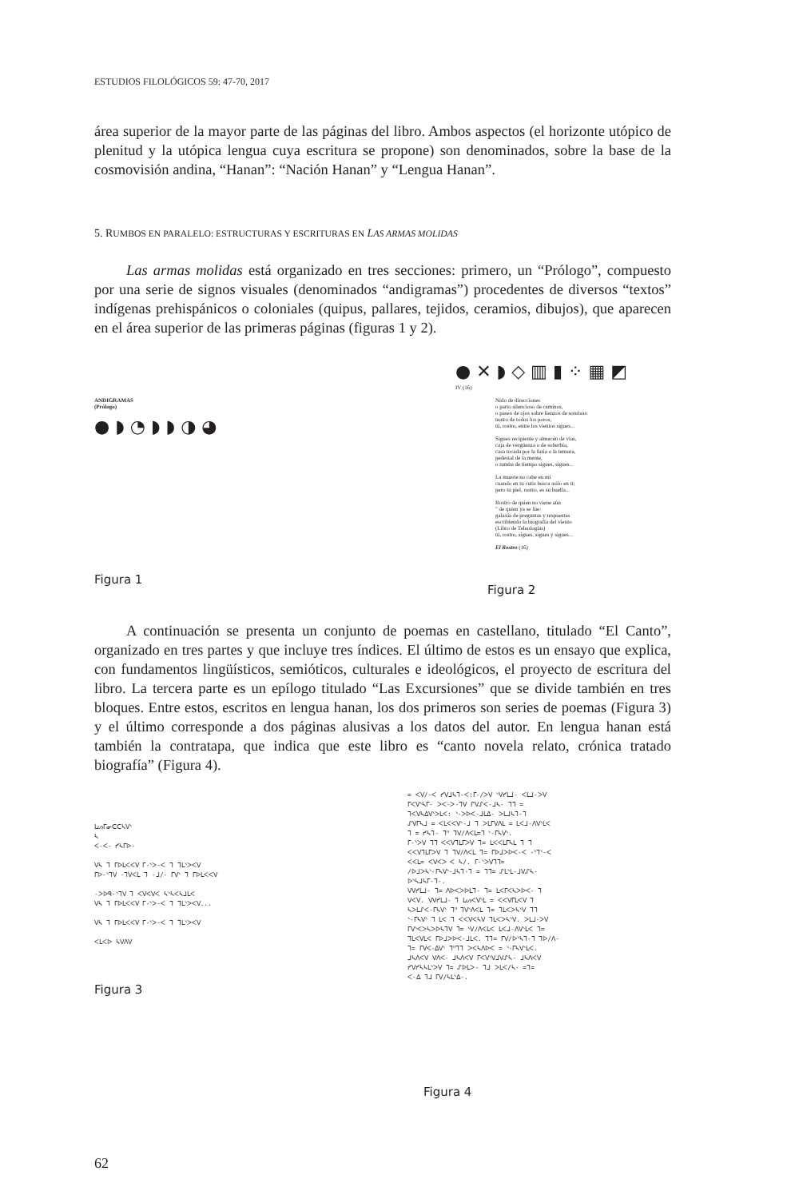ESTUDIOS FILOLÓGICOS 59: 47-70, 2017
área superior de la mayor parte de las páginas del libro. Ambos aspectos (el horizonte utópico de plenitud y la utópica lengua cuya escritura se propone) son denominados, sobre la base de la cosmovisión andina, “Hanan”: “Nación Hanan” y “Lengua Hanan”.
5. RUMBOS EN PARALELO: ESTRUCTURAS Y ESCRITURAS EN LAS ARMAS MOLIDAS
Las armas molidas está organizado en tres secciones: primero, un “Prólogo”, compuesto por una serie de signos visuales (denominados “andigramas”) procedentes de diversos “textos” indígenas prehispánicos o coloniales (quipus, pallares, tejidos, ceramios, dibujos), que aparecen en el área superior de las primeras páginas (figuras 1 y 2).
ANDIGRAMAS
(Prólogo)
● ◗ ◔ ◗ ◗ ◑ ◕
Figura 1
● ✕ ◗ ◇ ▥ ▮ ⁘ ▦ ◩
IV (16)
Nido de direcciones
o parto silencioso de caminos,
o paseo de ojos sobre lienzos de sonrisas:
teatro de todos los poros,
tú, rostro, entre los vientos sigues...
Sigues recipiente y almacén de vías,
caja de vergüenza o de soberbia,
casa tocada por la furia o la ternura,
pedestal de la mente,
o tumba de tiempo sigues, sigues...
La muerte no cabe en mí
cuando en tu cutis busca asilo en ti;
pero tu piel, rostro, es su huella...
Rostro de quien no viene aún
" de quien ya se fue:
galaxia de preguntas y respuestas
escribiendo la biografía del viento
(Libro de Teleologías)
tú, rostro, sigues, sigues y sigues...
El Rostro (16)
Figura 2
A continuación se presenta un conjunto de poemas en castellano, titulado “El Canto”, organizado en tres partes y que incluye tres índices. El último de estos es un ensayo que explica, con fundamentos lingüísticos, semióticos, culturales e ideológicos, el proyecto de escritura del libro. La tercera parte es un epílogo titulado “Las Excursiones” que se divide también en tres bloques. Entre estos, escritos en lengua hanan, los dos primeros son series de poemas (Figura 3) y el último corresponde a dos páginas alusivas a los datos del autor. En lengua hanan está también la contratapa, que indica que este libro es “canto novela relato, crónica tratado biografía” (Figura 4).
ᒪᔕᒥᓂᑕᑕᓴᐯᐠ
ᓴ
ᐸ-ᐸ- ᓯᓴᒥᐅ-
ᐯᓴ ᒣ ᒥᐅᒪᐸᐸᐯ ᒥ-ᐠᐳ-ᐸ ᒣ ᒣᒪᐠᐳᐸᐯ
ᒥᐅ-ᐠᒣᐯ -ᒣᐯᐸᒪ ᒣ -ᒧ/- ᒥᐯᐠ ᒣ ᒥᐅᒪᐸᐸᐯ
-ᐳᐅᑫ-ᐠᒣᐯ ᒣ ᐸᐯᐸᐯᐸ ᓴᐠᓴᐸᓴᒧᒪᐸ
ᐯᓴ ᒣ ᒥᐅᒪᐸᐸᐯ ᒥ-ᐠᐳ-ᐸ ᒣ ᒣᒪᐠᐳᐸᐯ...
ᐯᓴ ᒣ ᒥᐅᒪᐸᐸᐯ ᒥ-ᐠᐳ-ᐸ ᒣ ᒣᒪᐠᐳᐸᐯ
ᐸᒪᐸᐅ ᓴᐯᐱᐯ
Figura 3
= ᐸᐯ/-ᐸ ᓯᐯᒧᓴᒣ-ᐸ:ᒥ-/ᐳᐯ ᐠᐯᓯᒪᒧ- ᐸᒪᒧ-ᐳᐯ
ᒥᐸᐯᐠᓴᒥ- ᐳᐸ-ᐳ-ᒣᐯ ᒋᐯᔑᐸ-ᒧᓴ- ᒣᒣ =
ᒣᐸᐯᓴᐃᐯᐠᐳᒪᐸ: ᐠ-ᐳᐅᐸ-ᒧᒪᐃ- ᐳᒪᒧᓴᒣ-ᒣ
ᔑᐯᒥᓴᒧ = ᐸᒪᐸᐸᐯᐠ-ᒧ ᒣ ᐳᒪᒥᐯᐱᒪ = ᒪᐸᒧ-ᐱᐯᐠᒪᐸ
ᒣ = ᓯᓴᒣ- ᒣᐦ ᒣᐯ/ᐱᐸᒪ=ᒣ ᐠ-ᒥᓴᐯᐠ.
ᒥ-ᐠᐳᐯ ᒣᒣ ᐸᐸᐯᒣᒪᒥᐳᐯ ᒣ= ᒪᐸᐸᒪᒥᓴᒪ ᒣ ᒣ
ᐸᐸᐯᒣᒪᒥᐳᐯ ᒣ ᒣᐯ/ᐱᐸᒪ ᒣ= ᒥᐅᒧᐳᐅᐸ-ᐸ -ᐠᒣᐠ-ᐸ
ᐸᐸᒪ= ᐸᐯᐸᐳ ᐸ ᓴ/. ᒥ-ᐠᐳᐯᒣᒣ=
/ᐅᒧᐳᓴᐠ-ᒥᓴᐯᐠ-ᒧᓴᒣ-ᒣ = ᒣᒣ= ᔑᒪᐠᒪ-ᒧᐯᔑᓴ-
ᐅᐠᓴᒧᓴᒥ-ᒣ-.
ᐯᐯᓯᒪᒧ- ᒣ= ᐱᐅᐸᐳᐅᒪᒣ- ᒣ= ᒪᐸᒥᐸᓴᐳᐅᐸ- ᒣ
ᐯᐸᐯ. ᐯᐯᓯᒪᒧ- ᒣ ᒪᔕᐸᐯᐠᒪ = ᐸᐸᐯᒥᒪᐸᐯ ᒣ
ᓴᐳᒪᔑᐸ-ᒥᓴᐯᐠ ᒣᐦ ᒣᐯᐠᐱᐸᒪ ᒣ= ᒣᒪᐸᐳᓴᐠᐯ ᒣᒣ
ᐠ-ᒥᓴᐯᐠ ᒣ ᒪᐸ ᒣ ᐸᐸᐯᐸᓴᐯ ᒣᒪᐸᐳᓴᐠᐯ. ᐳᒪᒧ-ᐳᐯ
ᒥᐯᐠᐸᐳᓴᐳᐅᓴᒣᐯ ᒣ= ᐠᐯ/ᐱᐸᒪᐸ ᒪᐸᒧ-ᐱᐯᐠᒪᐸ ᒣ=
ᒣᒪᐸᐯᒪᐸ ᒥᐅᒧᐳᐅᐸ-ᒧᒪᐸ. ᒣᒣ= ᒥᐯ/ᐅᐠᓴᒣ-ᒣ ᒣᐅ/ᐱ-
ᒣ= ᒥᐯᐸ-ᐃᐯᐠ ᒣᐦᒣᒣ ᐳᐸᓴᐱᐅᐸ = ᐠ-ᒥᓴᐯᐠᒪᐸ.
ᒧᓴᐱᐸᐯ ᐯᐱᐸ- ᒧᓴᐱᐸᐯ ᒥᐸᐯᐠᐯᒧᐯᔑᓴ- ᒧᓴᐱᐸᐯ
ᓯᐯᓯᓴᓴᒪᐠᐳᐯ ᒣ= ᔑᐅᒪᐳ- ᒣᒧ ᐳᒪᐸ/ᓴ- =ᒣ=
ᐸ-ᐃ ᒣᒧ ᒥᐯ/ᓴᒪᐠᐃ-.
Figura 4
62